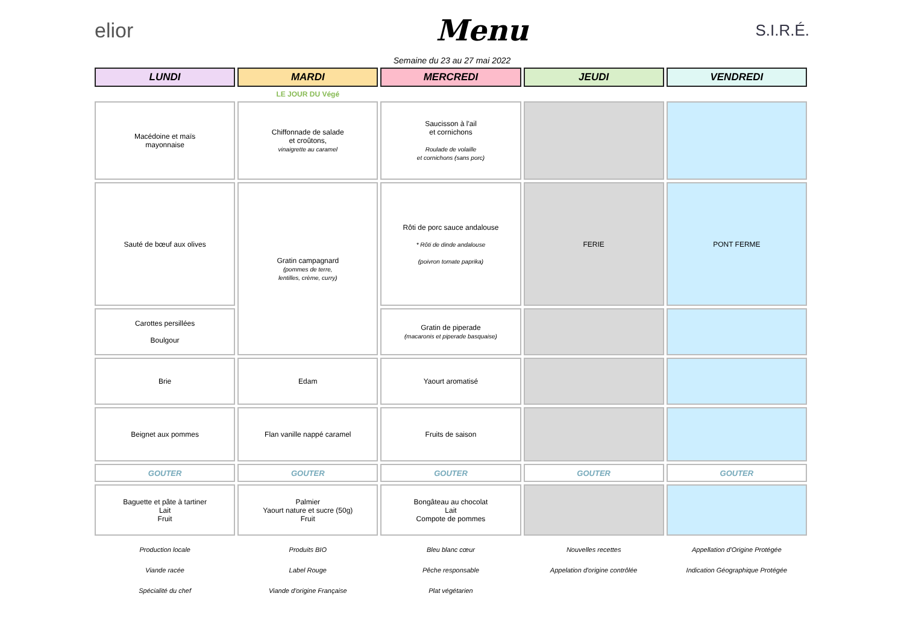elior
Menu
S.I.R.É.
Semaine du 23 au 27 mai 2022
| LUNDI | MARDI | MERCREDI | JEUDI | VENDREDI |
| --- | --- | --- | --- | --- |
| | LE JOUR DU Végé | | | |
| Macédoine et maïs mayonnaise | Chiffonnade de salade et croûtons, vinaigrette au caramel | Saucisson à l'ail et cornichons Roulade de volaille et cornichons (sans porc) | | |
| Sauté de bœuf aux olives | Gratin campagnard (pommes de terre, lentilles, crème, curry) | Rôti de porc sauce andalouse * Rôti de dinde andalouse (poivron tomate paprika) | FERIE | PONT FERME |
| Carottes persillées Boulgour | | Gratin de piperade (macaronis et piperade basquaise) | | |
| Brie | Edam | Yaourt aromatisé | | |
| Beignet aux pommes | Flan vanille nappé caramel | Fruits de saison | | |
| GOUTER | GOUTER | GOUTER | GOUTER | GOUTER |
| Baguette et pâte à tartiner Lait Fruit | Palmier Yaourt nature et sucre (50g) Fruit | Bongâteau au chocolat Lait Compote de pommes | | |
| Production locale | Produits BIO | Bleu blanc cœur | Nouvelles recettes | Appellation d'Origine Protégée |
| Viande racée | Label Rouge | Pêche responsable | Appelation d'origine contrôlée | Indication Géographique Protégée |
| Spécialité du chef | Viande d'origine Française | Plat végétarien | | |